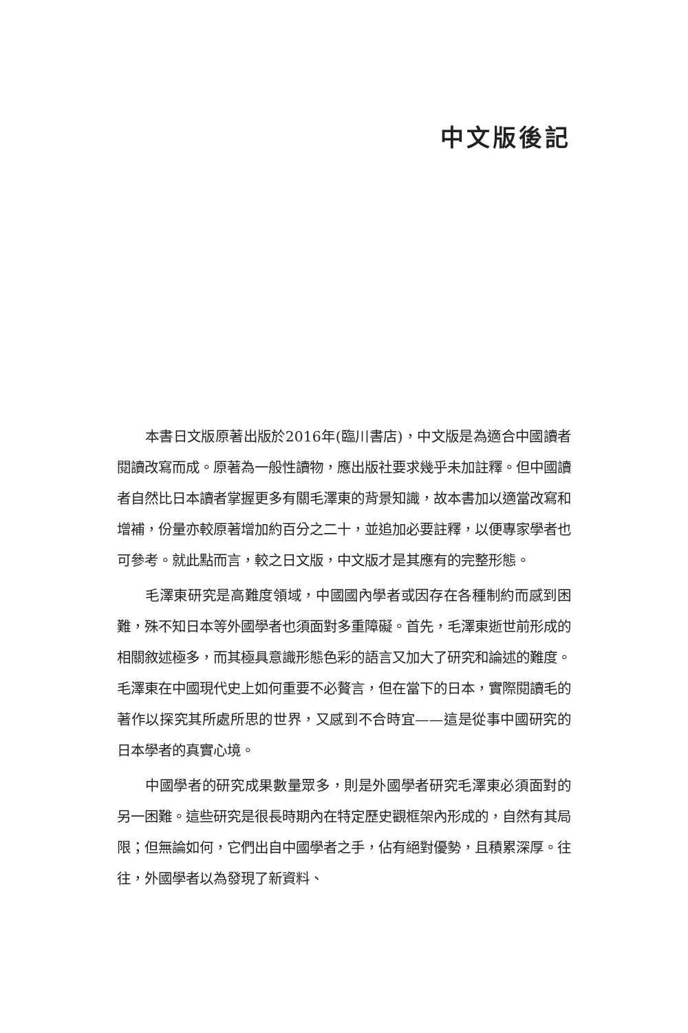中文版後記
本書日文版原著出版於2016年(臨川書店)，中文版是為適合中國讀者閱讀改寫而成。原著為一般性讀物，應出版社要求幾乎未加註釋。但中國讀者自然比日本讀者掌握更多有關毛澤東的背景知識，故本書加以適當改寫和增補，份量亦較原著增加約百分之二十，並追加必要註釋，以便專家學者也可參考。就此點而言，較之日文版，中文版才是其應有的完整形態。
毛澤東研究是高難度領域，中國國內學者或因存在各種制約而感到困難，殊不知日本等外國學者也須面對多重障礙。首先，毛澤東逝世前形成的相關敘述極多，而其極具意識形態色彩的語言又加大了研究和論述的難度。毛澤東在中國現代史上如何重要不必贅言，但在當下的日本，實際閱讀毛的著作以探究其所處所思的世界，又感到不合時宜——這是從事中國研究的日本學者的真實心境。
中國學者的研究成果數量眾多，則是外國學者研究毛澤東必須面對的另一困難。這些研究是很長時期內在特定歷史觀框架內形成的，自然有其局限；但無論如何，它們出自中國學者之手，佔有絕對優勢，且積累深厚。往往，外國學者以為發現了新資料、